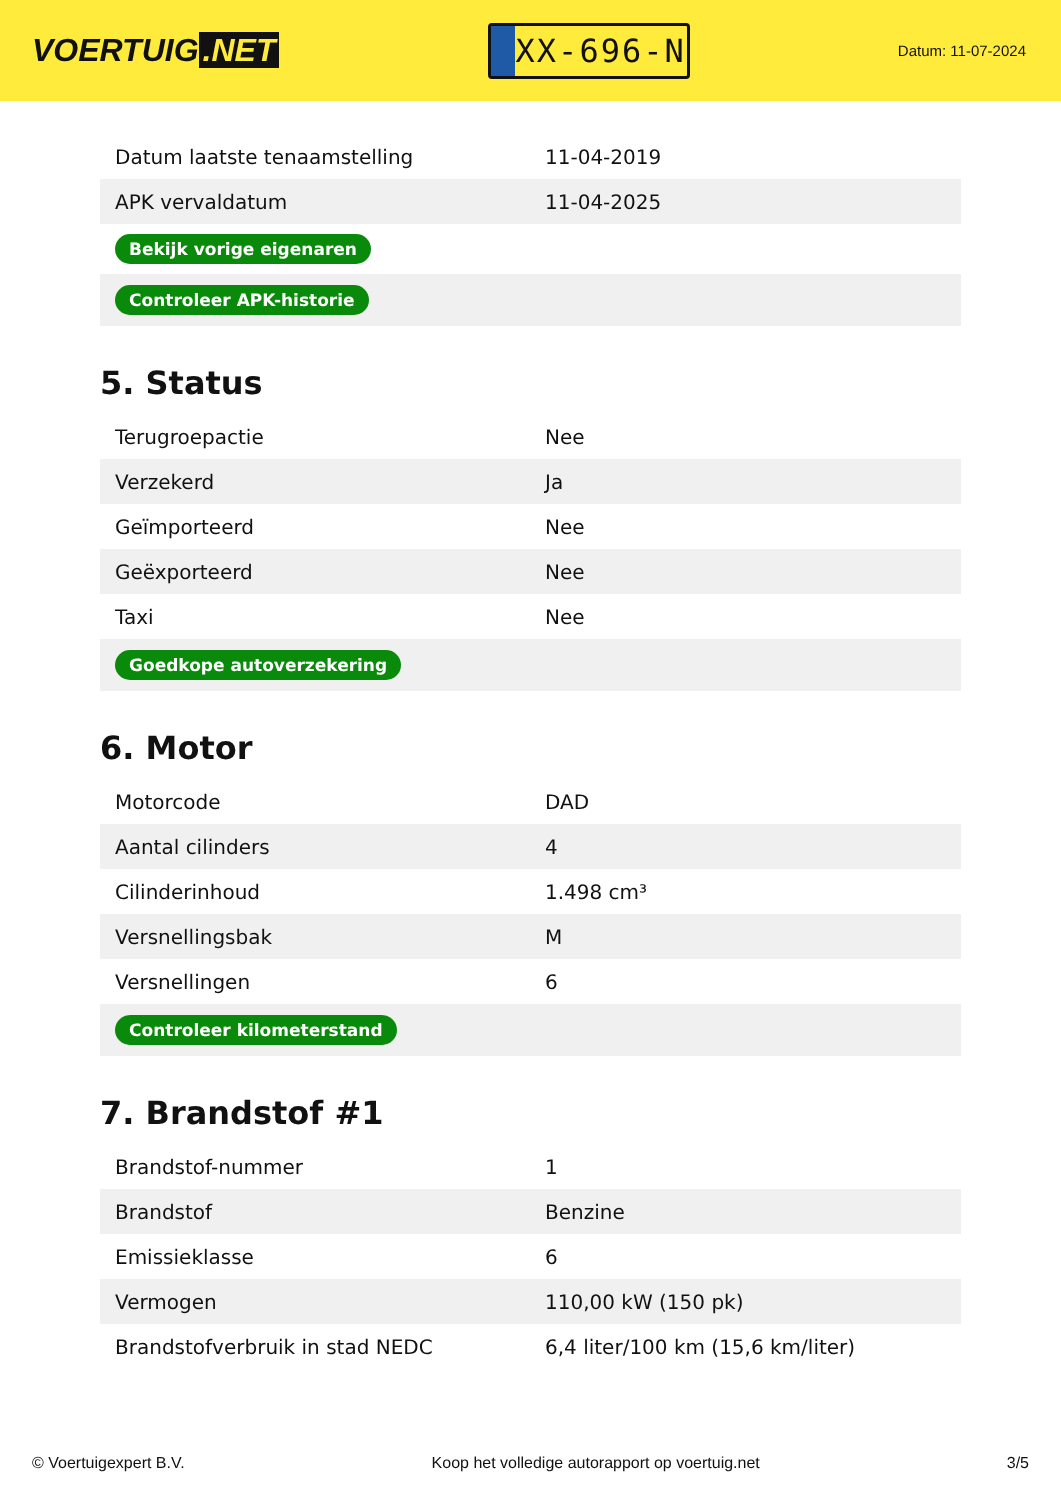VOERTUIG.NET
XX-696-N
Datum: 11-07-2024
| Datum laatste tenaamstelling | 11-04-2019 |
| APK vervaldatum | 11-04-2025 |
| Bekijk vorige eigenaren | |
| Controleer APK-historie | |
5. Status
| Terugroepactie | Nee |
| Verzekerd | Ja |
| Geïmporteerd | Nee |
| Geëxporteerd | Nee |
| Taxi | Nee |
| Goedkope autoverzekering | |
6. Motor
| Motorcode | DAD |
| Aantal cilinders | 4 |
| Cilinderinhoud | 1.498 cm³ |
| Versnellingsbak | M |
| Versnellingen | 6 |
| Controleer kilometerstand | |
7. Brandstof #1
| Brandstof-nummer | 1 |
| Brandstof | Benzine |
| Emissieklasse | 6 |
| Vermogen | 110,00 kW (150 pk) |
| Brandstofverbruik in stad NEDC | 6,4 liter/100 km (15,6 km/liter) |
© Voertuigexpert B.V. Koop het volledige autorapport op voertuig.net 3/5